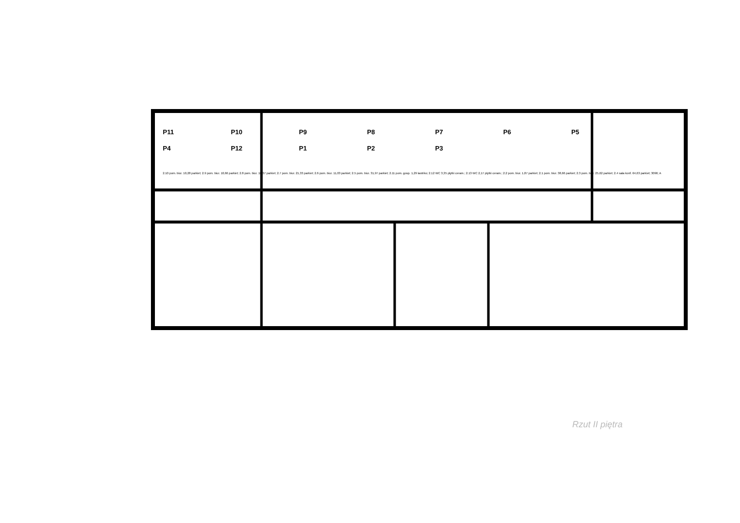P11 P10 P9 P8 P7 P6 P5 P4 P12 P1 P2 P3
2.10 pom. biur. 10,28 parkiet; 2.9 pom. biur. 10,66 parkiet; 2.8 pom. biur. 10,37 parkiet; 2.7 pom. biur. 21,33 parkiet; 2.6 pom. biur. 11,03 parkiet; 2.5 pom. biur. 31,97 parkiet; 2.11 pom. gosp. 1,29 lastriko; 2.12 WC 3,35 płytki ceram.; 2.13 WC 2,17 płytki ceram.; 2.2 pom. biur. 1,87 parkiet; 2.1 pom. biur. 38,66 parkiet; 2.3 pom. biur. 25,62 parkiet; 2.4 sala konf. 64,63 parkiet; 3096; A
Rzut II piętra